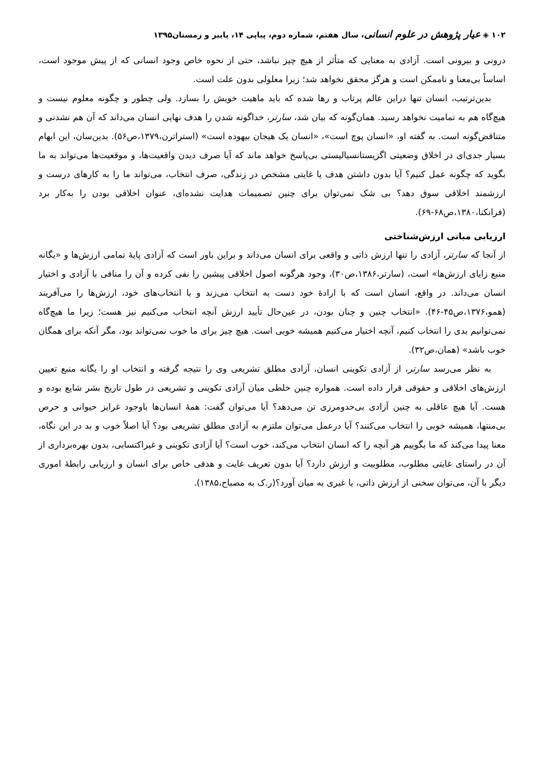۱۰۲ ◈ عیار پژوهش در علوم انسانی، سال هفتم، شماره دوم، پیاپی ۱۴، پاییز و زمستان۱۳۹۵
درونی و بیرونی است. آزادی به معنایی که متأثر از هیچ چیز نباشد، حتی از نحوه خاص وجود انسانی که از پیش موجود است، اساساً بی‌معنا و ناممکن است و هرگز محقق نخواهد شد؛ زیرا معلولی بدون علت است.
بدین‌ترتیب، انسان تنها دراین عالم پرتاب و رها شده که باید ماهیت خویش را بسازد. ولی چطور و چگونه معلوم نیست و هیچ‌گاه هم به تمامیت نخواهد رسید. همان‌گونه که بیان شد، سارتر، خداگونه شدن را هدف نهایی انسان می‌داند که آن هم نشدنی و متناقض‌گونه است. به گفته او، «انسان پوچ است»، «انسان یک هیجان بیهوده است» (استراترن،۱۳۷۹،ص۵۶). بدین‌سان، این ابهام بسیار جدی‌ای در اخلاق وضعیتی اگزیستانسیالیستی بی‌پاسخ خواهد ماند که آیا صرف دیدن واقعیت‌ها، و موقعیت‌ها می‌تواند به ما بگوید که چگونه عمل کنیم؟ آیا بدون داشتن هدف یا غایتی مشخص در زندگی، صرف انتخاب، می‌تواند ما را به کارهای درست و ارزشمند اخلاقی سوق دهد؟ بی شک نمی‌توان برای چنین تصمیمات هدایت نشده‌ای، عنوان اخلاقی بودن را به‌کار برد (فرانکنا،۱۳۸۰،ص۶۸-۶۹).
ارزیابی مبانی ارزش‌شناختی
از آنجا که سارتر، آزادی را تنها ارزش ذاتی و واقعی برای انسان می‌داند و براین باور است که آزادی پایهٔ تمامی ارزش‌ها و «یگانه منبع زایای ارزش‌ها» است، (سارتر،۱۳۸۶،ص۳۰)، وجود هرگونه اصول اخلاقی پیشین را نفی کرده و آن را منافی با آزادی و اختیار انسان می‌داند. در واقع، انسان است که با ارادهٔ خود دست به انتخاب می‌زند و با انتخاب‌های خود، ارزش‌ها را می‌آفریند (همو،۱۳۷۶،ص۴۵-۴۶). «انتخاب چنین و چنان بودن، در عین‌حال تأیید ارزش آنچه انتخاب می‌کنیم نیز هست؛ زیرا ما هیچ‌گاه نمی‌توانیم بدی را انتخاب کنیم، آنچه اختیار می‌کنیم همیشه خوبی است. هیچ چیز برای ما خوب نمی‌تواند بود، مگر آنکه برای همگان خوب باشد» (همان،ص۳۲).
به نظر می‌رسد سارتر، از آزادی تکوینی انسان، آزادی مطلق تشریعی وی را نتیجه گرفته و انتخاب او را یگانه منبع تعیین ارزش‌های اخلاقی و حقوقی قرار داده است. همواره چنین خلطی میان آزادی تکوینی و تشریعی در طول تاریخ بشر شایع بوده و هست. آیا هیچ عاقلی به چنین آزادی بی‌حدومرزی تن می‌دهد؟ آیا می‌توان گفت: همهٔ انسان‌ها باوجود غرایز حیوانی و حرص بی‌منتها، همیشه خوبی را انتخاب می‌کنند؟ آیا درعمل می‌توان ملتزم به آزادی مطلق تشریعی بود؟ آیا اصلاً خوب و بد در این نگاه، معنا پیدا می‌کند که ما بگوییم هر آنچه را که انسان انتخاب می‌کند، خوب است؟ آیا آزادی تکوینی و غیراکتسابی، بدون بهره‌برداری از آن در راستای غایتی مطلوب، مطلوبیت و ارزش دارد؟ آیا بدون تعریف غایت و هدفی خاص برای انسان و ارزیابی رابطهٔ اموری دیگر با آن، می‌توان سخنی از ارزش ذاتی، یا غیری به میان آورد؟(ر.ک به مصباح،۱۳۸۵).